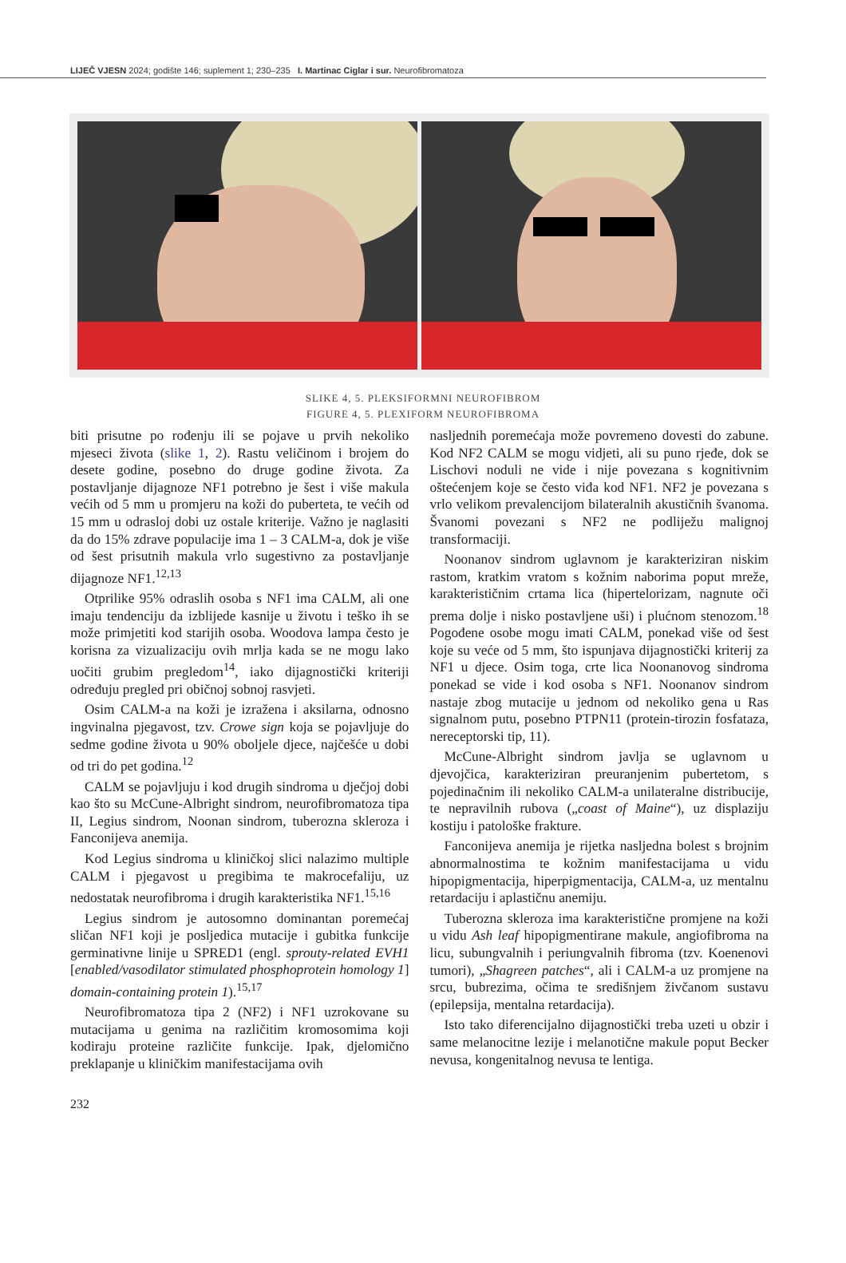LIJEČ VJESN 2024; godište 146; suplement 1; 230–235 I. Martinac Ciglar i sur. Neurofibromatoza
SLIKE 4, 5. PLEKSIFORMNI NEUROFIBROM
FIGURE 4, 5. PLEXIFORM NEUROFIBROMA
biti prisutne po rođenju ili se pojave u prvih nekoliko mjeseci života (slike 1, 2). Rastu veličinom i brojem do desete godine, posebno do druge godine života. Za postavljanje dijagnoze NF1 potrebno je šest i više makula većih od 5 mm u promjeru na koži do puberteta, te većih od 15 mm u odrasloj dobi uz ostale kriterije. Važno je naglasiti da do 15% zdrave populacije ima 1 – 3 CALM-a, dok je više od šest prisutnih makula vrlo sugestivno za postavljanje dijagnoze NF1.<sup>12,13</sup>
Otprilike 95% odraslih osoba s NF1 ima CALM, ali one imaju tendenciju da izblijede kasnije u životu i teško ih se može primjetiti kod starijih osoba. Woodova lampa često je korisna za vizualizaciju ovih mrlja kada se ne mogu lako uočiti grubim pregledom<sup>14</sup>, iako dijagnostički kriteriji određuju pregled pri običnoj sobnoj rasvjeti.
Osim CALM-a na koži je izražena i aksilarna, odnosno ingvinalna pjegavost, tzv. Crowe sign koja se pojavljuje do sedme godine života u 90% oboljele djece, najčešće u dobi od tri do pet godina.<sup>12</sup>
CALM se pojavljuju i kod drugih sindroma u dječjoj dobi kao što su McCune-Albright sindrom, neurofibromatoza tipa II, Legius sindrom, Noonan sindrom, tuberozna skleroza i Fanconijeva anemija.
Kod Legius sindroma u kliničkoj slici nalazimo multiple CALM i pjegavost u pregibima te makrocefaliju, uz nedostatak neurofibroma i drugih karakteristika NF1.<sup>15,16</sup>
Legius sindrom je autosomno dominantan poremećaj sličan NF1 koji je posljedica mutacije i gubitka funkcije germinativne linije u SPRED1 (engl. sprouty-related EVH1 [enabled/vasodilator stimulated phosphoprotein homology 1] domain-containing protein 1).<sup>15,17</sup>
Neurofibromatoza tipa 2 (NF2) i NF1 uzrokovane su mutacijama u genima na različitim kromosomima koji kodiraju proteine različite funkcije. Ipak, djelomično preklapanje u kliničkim manifestacijama ovih
nasljednih poremećaja može povremeno dovesti do zabune. Kod NF2 CALM se mogu vidjeti, ali su puno rjeđe, dok se Lischovi noduli ne vide i nije povezana s kognitivnim oštećenjem koje se često viđa kod NF1. NF2 je povezana s vrlo velikom prevalencijom bilateralnih akustičnih švanoma. Švanomi povezani s NF2 ne podliježu malignoj transformaciji.
Noonanov sindrom uglavnom je karakteriziran niskim rastom, kratkim vratom s kožnim naborima poput mreže, karakterističnim crtama lica (hipertelorizam, nagnute oči prema dolje i nisko postavljene uši) i plućnom stenozom.<sup>18</sup> Pogođene osobe mogu imati CALM, ponekad više od šest koje su veće od 5 mm, što ispunjava dijagnostički kriterij za NF1 u djece. Osim toga, crte lica Noonanovog sindroma ponekad se vide i kod osoba s NF1. Noonanov sindrom nastaje zbog mutacije u jednom od nekoliko gena u Ras signalnom putu, posebno PTPN11 (protein-tirozin fosfataza, nereceptorski tip, 11).
McCune-Albright sindrom javlja se uglavnom u djevojčica, karakteriziran preuranjenim pubertetom, s pojedinačnim ili nekoliko CALM-a unilateralne distribucije, te nepravilnih rubova („coast of Maine“), uz displaziju kostiju i patološke frakture.
Fanconijeva anemija je rijetka nasljedna bolest s brojnim abnormalnostima te kožnim manifestacijama u vidu hipopigmentacija, hiperpigmentacija, CALM-a, uz mentalnu retardaciju i aplastičnu anemiju.
Tuberozna skleroza ima karakteristične promjene na koži u vidu Ash leaf hipopigmentirane makule, angiofibroma na licu, subungvalnih i periungvalnih fibroma (tzv. Koenenovi tumori), „Shagreen patches“, ali i CALM-a uz promjene na srcu, bubrezima, očima te središnjem živčanom sustavu (epilepsija, mentalna retardacija).
Isto tako diferencijalno dijagnostički treba uzeti u obzir i same melanocitne lezije i melanotične makule poput Becker nevusa, kongenitalnog nevusa te lentiga.
232